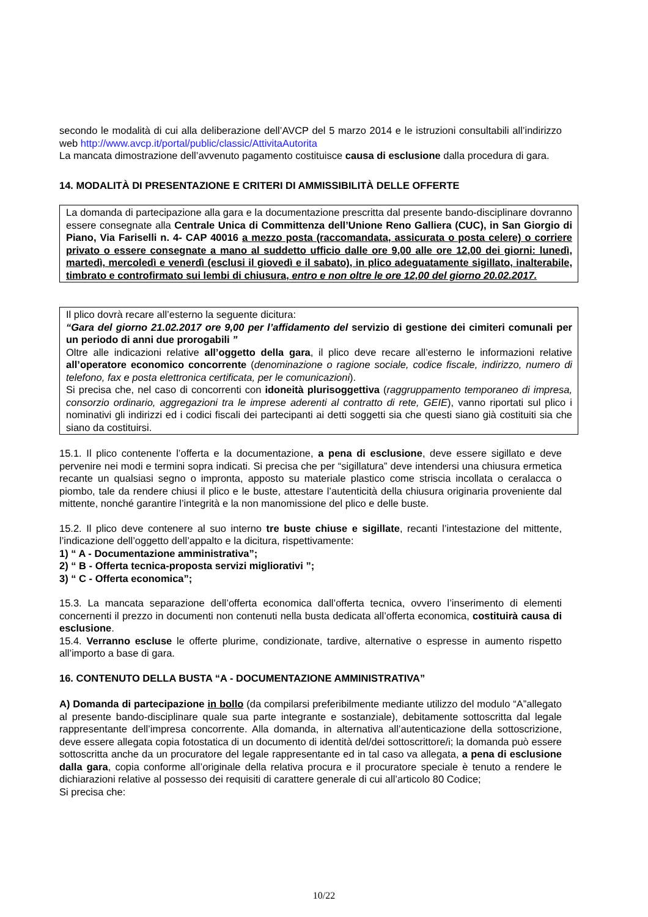secondo le modalità di cui alla deliberazione dell’AVCP del 5 marzo 2014 e le istruzioni consultabili all’indirizzo web http://www.avcp.it/portal/public/classic/AttivitaAutorita
La mancata dimostrazione dell’avvenuto pagamento costituisce causa di esclusione dalla procedura di gara.
14. MODALITÀ DI PRESENTAZIONE E CRITERI DI AMMISSIBILITÀ DELLE OFFERTE
La domanda di partecipazione alla gara e la documentazione prescritta dal presente bando-disciplinare dovranno essere consegnate alla Centrale Unica di Committenza dell’Unione Reno Galliera (CUC), in San Giorgio di Piano, Via Fariselli n. 4- CAP 40016 a mezzo posta (raccomandata, assicurata o posta celere) o corriere privato o essere consegnate a mano al suddetto ufficio dalle ore 9,00 alle ore 12,00 dei giorni: lunedì, martedì, mercoledì e venerdì (esclusi il giovedì e il sabato), in plico adeguatamente sigillato, inalterabile, timbrato e controfirmato sui lembi di chiusura, entro e non oltre le ore 12,00 del giorno 20.02.2017.
Il plico dovrà recare all’esterno la seguente dicitura:
“Gara del giorno 21.02.2017 ore 9,00 per l’affidamento del servizio di gestione dei cimiteri comunali per un periodo di anni due prorogabili ”
Oltre alle indicazioni relative all’oggetto della gara, il plico deve recare all’esterno le informazioni relative all’operatore economico concorrente (denominazione o ragione sociale, codice fiscale, indirizzo, numero di telefono, fax e posta elettronica certificata, per le comunicazioni).
Si precisa che, nel caso di concorrenti con idoneità plurisoggettiva (raggruppamento temporaneo di impresa, consorzio ordinario, aggregazioni tra le imprese aderenti al contratto di rete, GEIE), vanno riportati sul plico i nominativi gli indirizzi ed i codici fiscali dei partecipanti ai detti soggetti sia che questi siano già costituiti sia che siano da costituirsi.
15.1. Il plico contenente l’offerta e la documentazione, a pena di esclusione, deve essere sigillato e deve pervenire nei modi e termini sopra indicati. Si precisa che per “sigillatura” deve intendersi una chiusura ermetica recante un qualsiasi segno o impronta, apposto su materiale plastico come striscia incollata o ceralacca o piombo, tale da rendere chiusi il plico e le buste, attestare l’autenticità della chiusura originaria proveniente dal mittente, nonché garantire l’integrità e la non manomissione del plico e delle buste.
15.2. Il plico deve contenere al suo interno tre buste chiuse e sigillate, recanti l’intestazione del mittente, l’indicazione dell’oggetto dell’appalto e la dicitura, rispettivamente:
1) “ A - Documentazione amministrativa”;
2) “ B - Offerta tecnica-proposta servizi migliorativi ”;
3) “ C - Offerta economica”;
15.3. La mancata separazione dell’offerta economica dall’offerta tecnica, ovvero l’inserimento di elementi concernenti il prezzo in documenti non contenuti nella busta dedicata all’offerta economica, costituirà causa di esclusione.
15.4. Verranno escluse le offerte plurime, condizionate, tardive, alternative o espresse in aumento rispetto all’importo a base di gara.
16. CONTENUTO DELLA BUSTA “A - DOCUMENTAZIONE AMMINISTRATIVA”
A) Domanda di partecipazione in bollo (da compilarsi preferibilmente mediante utilizzo del modulo “A”allegato al presente bando-disciplinare quale sua parte integrante e sostanziale), debitamente sottoscritta dal legale rappresentante dell’impresa concorrente. Alla domanda, in alternativa all’autenticazione della sottoscrizione, deve essere allegata copia fotostatica di un documento di identità del/dei sottoscrittore/i; la domanda può essere sottoscritta anche da un procuratore del legale rappresentante ed in tal caso va allegata, a pena di esclusione dalla gara, copia conforme all’originale della relativa procura e il procuratore speciale è tenuto a rendere le dichiarazioni relative al possesso dei requisiti di carattere generale di cui all’articolo 80 Codice;
Si precisa che:
10/22